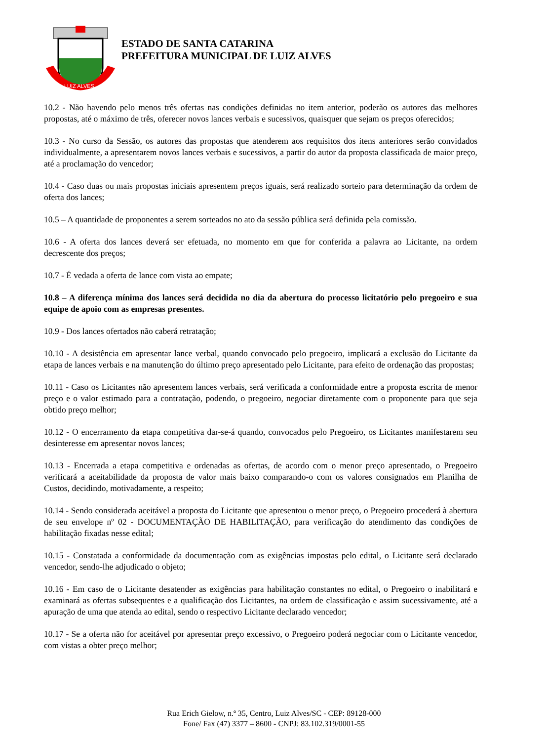LUIZ ALVES
ESTADO DE SANTA CATARINA
PREFEITURA MUNICIPAL DE LUIZ ALVES
10.2 - Não havendo pelo menos três ofertas nas condições definidas no item anterior, poderão os autores das melhores propostas, até o máximo de três, oferecer novos lances verbais e sucessivos, quaisquer que sejam os preços oferecidos;
10.3 - No curso da Sessão, os autores das propostas que atenderem aos requisitos dos itens anteriores serão convidados individualmente, a apresentarem novos lances verbais e sucessivos, a partir do autor da proposta classificada de maior preço, até a proclamação do vencedor;
10.4 - Caso duas ou mais propostas iniciais apresentem preços iguais, será realizado sorteio para determinação da ordem de oferta dos lances;
10.5 – A quantidade de proponentes a serem sorteados no ato da sessão pública será definida pela comissão.
10.6 - A oferta dos lances deverá ser efetuada, no momento em que for conferida a palavra ao Licitante, na ordem decrescente dos preços;
10.7 - É vedada a oferta de lance com vista ao empate;
10.8 – A diferença mínima dos lances será decidida no dia da abertura do processo licitatório pelo pregoeiro e sua equipe de apoio com as empresas presentes.
10.9 - Dos lances ofertados não caberá retratação;
10.10 - A desistência em apresentar lance verbal, quando convocado pelo pregoeiro, implicará a exclusão do Licitante da etapa de lances verbais e na manutenção do último preço apresentado pelo Licitante, para efeito de ordenação das propostas;
10.11 - Caso os Licitantes não apresentem lances verbais, será verificada a conformidade entre a proposta escrita de menor preço e o valor estimado para a contratação, podendo, o pregoeiro, negociar diretamente com o proponente para que seja obtido preço melhor;
10.12 - O encerramento da etapa competitiva dar-se-á quando, convocados pelo Pregoeiro, os Licitantes manifestarem seu desinteresse em apresentar novos lances;
10.13 - Encerrada a etapa competitiva e ordenadas as ofertas, de acordo com o menor preço apresentado, o Pregoeiro verificará a aceitabilidade da proposta de valor mais baixo comparando-o com os valores consignados em Planilha de Custos, decidindo, motivadamente, a respeito;
10.14 - Sendo considerada aceitável a proposta do Licitante que apresentou o menor preço, o Pregoeiro procederá à abertura de seu envelope nº 02 - DOCUMENTAÇÃO DE HABILITAÇÃO, para verificação do atendimento das condições de habilitação fixadas nesse edital;
10.15 - Constatada a conformidade da documentação com as exigências impostas pelo edital, o Licitante será declarado vencedor, sendo-lhe adjudicado o objeto;
10.16 - Em caso de o Licitante desatender as exigências para habilitação constantes no edital, o Pregoeiro o inabilitará e examinará as ofertas subsequentes e a qualificação dos Licitantes, na ordem de classificação e assim sucessivamente, até a apuração de uma que atenda ao edital, sendo o respectivo Licitante declarado vencedor;
10.17 - Se a oferta não for aceitável por apresentar preço excessivo, o Pregoeiro poderá negociar com o Licitante vencedor, com vistas a obter preço melhor;
Rua Erich Gielow, n.º 35, Centro, Luiz Alves/SC - CEP: 89128-000
Fone/ Fax (47) 3377 – 8600 - CNPJ: 83.102.319/0001-55